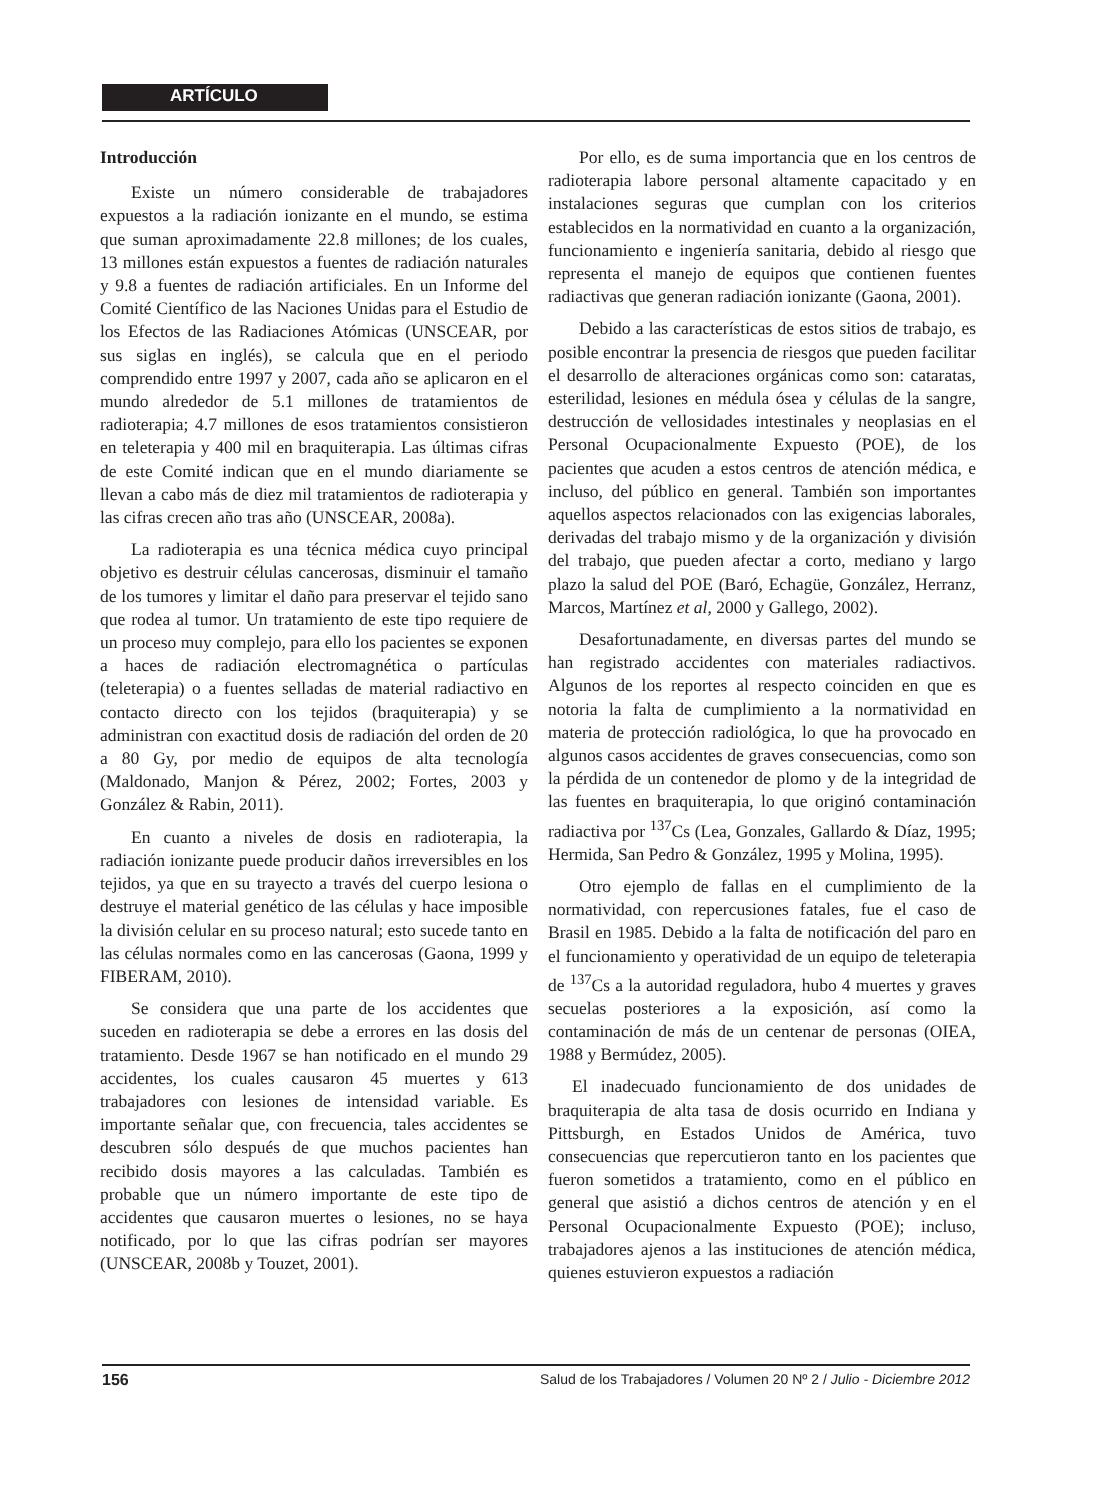ARTÍCULO
Introducción
Existe un número considerable de trabajadores expuestos a la radiación ionizante en el mundo, se estima que suman aproximadamente 22.8 millones; de los cuales, 13 millones están expuestos a fuentes de radiación naturales y 9.8 a fuentes de radiación artificiales. En un Informe del Comité Científico de las Naciones Unidas para el Estudio de los Efectos de las Radiaciones Atómicas (UNSCEAR, por sus siglas en inglés), se calcula que en el periodo comprendido entre 1997 y 2007, cada año se aplicaron en el mundo alrededor de 5.1 millones de tratamientos de radioterapia; 4.7 millones de esos tratamientos consistieron en teleterapia y 400 mil en braquiterapia. Las últimas cifras de este Comité indican que en el mundo diariamente se llevan a cabo más de diez mil tratamientos de radioterapia y las cifras crecen año tras año (UNSCEAR, 2008a).
La radioterapia es una técnica médica cuyo principal objetivo es destruir células cancerosas, disminuir el tamaño de los tumores y limitar el daño para preservar el tejido sano que rodea al tumor. Un tratamiento de este tipo requiere de un proceso muy complejo, para ello los pacientes se exponen a haces de radiación electromagnética o partículas (teleterapia) o a fuentes selladas de material radiactivo en contacto directo con los tejidos (braquiterapia) y se administran con exactitud dosis de radiación del orden de 20 a 80 Gy, por medio de equipos de alta tecnología (Maldonado, Manjon & Pérez, 2002; Fortes, 2003 y González & Rabin, 2011).
En cuanto a niveles de dosis en radioterapia, la radiación ionizante puede producir daños irreversibles en los tejidos, ya que en su trayecto a través del cuerpo lesiona o destruye el material genético de las células y hace imposible la división celular en su proceso natural; esto sucede tanto en las células normales como en las cancerosas (Gaona, 1999 y FIBERAM, 2010).
Se considera que una parte de los accidentes que suceden en radioterapia se debe a errores en las dosis del tratamiento. Desde 1967 se han notificado en el mundo 29 accidentes, los cuales causaron 45 muertes y 613 trabajadores con lesiones de intensidad variable. Es importante señalar que, con frecuencia, tales accidentes se descubren sólo después de que muchos pacientes han recibido dosis mayores a las calculadas. También es probable que un número importante de este tipo de accidentes que causaron muertes o lesiones, no se haya notificado, por lo que las cifras podrían ser mayores (UNSCEAR, 2008b y Touzet, 2001).
Por ello, es de suma importancia que en los centros de radioterapia labore personal altamente capacitado y en instalaciones seguras que cumplan con los criterios establecidos en la normatividad en cuanto a la organización, funcionamiento e ingeniería sanitaria, debido al riesgo que representa el manejo de equipos que contienen fuentes radiactivas que generan radiación ionizante (Gaona, 2001).
Debido a las características de estos sitios de trabajo, es posible encontrar la presencia de riesgos que pueden facilitar el desarrollo de alteraciones orgánicas como son: cataratas, esterilidad, lesiones en médula ósea y células de la sangre, destrucción de vellosidades intestinales y neoplasias en el Personal Ocupacionalmente Expuesto (POE), de los pacientes que acuden a estos centros de atención médica, e incluso, del público en general. También son importantes aquellos aspectos relacionados con las exigencias laborales, derivadas del trabajo mismo y de la organización y división del trabajo, que pueden afectar a corto, mediano y largo plazo la salud del POE (Baró, Echagüe, González, Herranz, Marcos, Martínez et al, 2000 y Gallego, 2002).
Desafortunadamente, en diversas partes del mundo se han registrado accidentes con materiales radiactivos. Algunos de los reportes al respecto coinciden en que es notoria la falta de cumplimiento a la normatividad en materia de protección radiológica, lo que ha provocado en algunos casos accidentes de graves consecuencias, como son la pérdida de un contenedor de plomo y de la integridad de las fuentes en braquiterapia, lo que originó contaminación radiactiva por <sup>137</sup>Cs (Lea, Gonzales, Gallardo & Díaz, 1995; Hermida, San Pedro & González, 1995 y Molina, 1995).
Otro ejemplo de fallas en el cumplimiento de la normatividad, con repercusiones fatales, fue el caso de Brasil en 1985. Debido a la falta de notificación del paro en el funcionamiento y operatividad de un equipo de teleterapia de <sup>137</sup>Cs a la autoridad reguladora, hubo 4 muertes y graves secuelas posteriores a la exposición, así como la contaminación de más de un centenar de personas (OIEA, 1988 y Bermúdez, 2005).
El inadecuado funcionamiento de dos unidades de braquiterapia de alta tasa de dosis ocurrido en Indiana y Pittsburgh, en Estados Unidos de América, tuvo consecuencias que repercutieron tanto en los pacientes que fueron sometidos a tratamiento, como en el público en general que asistió a dichos centros de atención y en el Personal Ocupacionalmente Expuesto (POE); incluso, trabajadores ajenos a las instituciones de atención médica, quienes estuvieron expuestos a radiación
156 Salud de los Trabajadores / Volumen 20 Nº 2 / Julio - Diciembre 2012